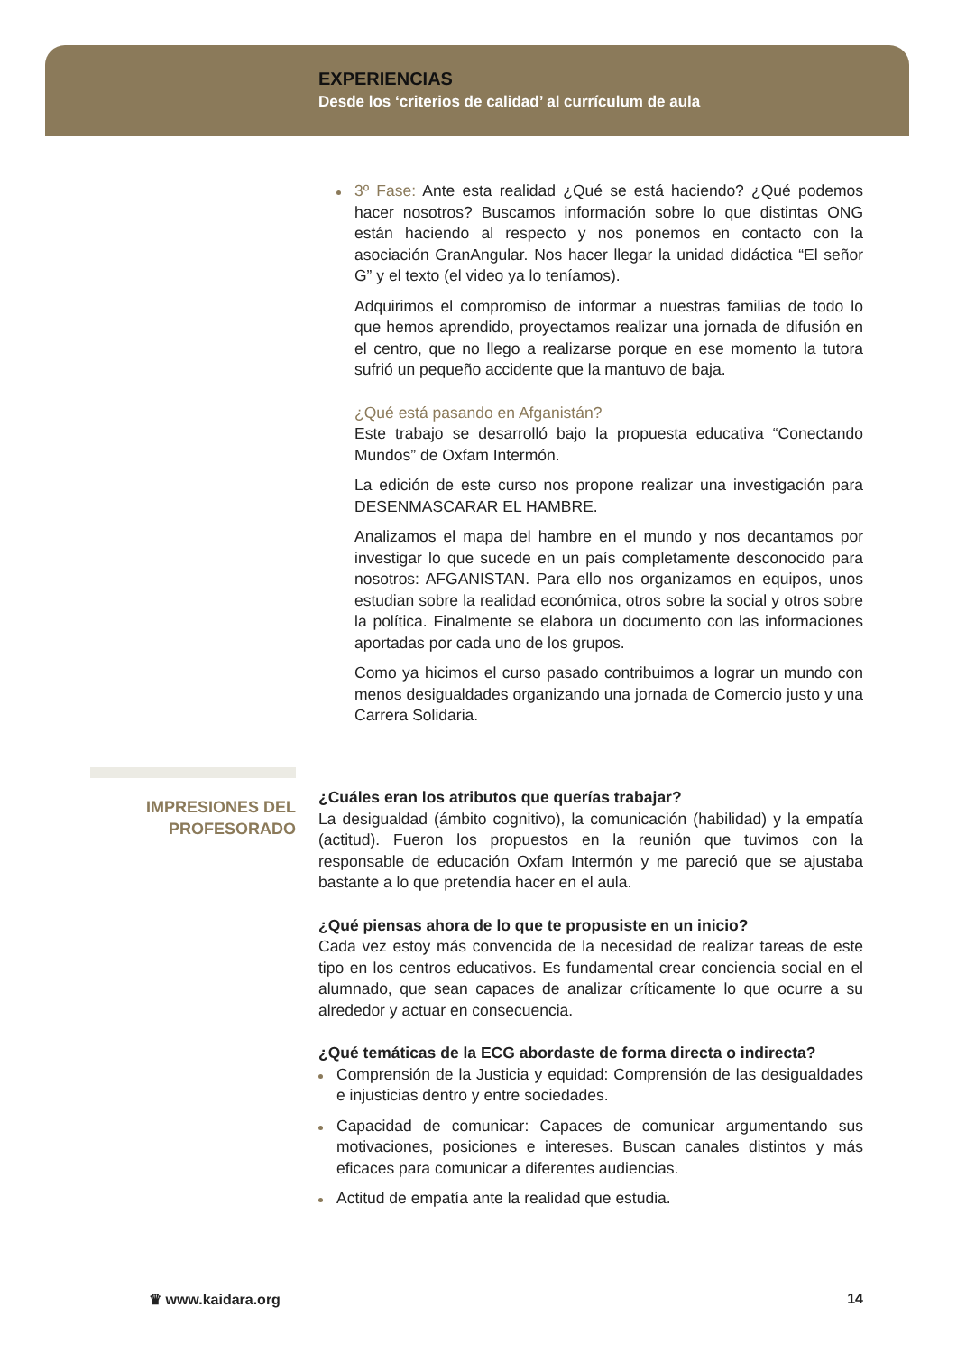EXPERIENCIAS
Desde los ‘criterios de calidad’ al currículum de aula
3º Fase: Ante esta realidad ¿Qué se está haciendo? ¿Qué podemos hacer nosotros? Buscamos información sobre lo que distintas ONG están haciendo al respecto y nos ponemos en contacto con la asociación GranAngular. Nos hacer llegar la unidad didáctica “El señor G” y el texto (el video ya lo teníamos).
Adquirimos el compromiso de informar a nuestras familias de todo lo que hemos aprendido, proyectamos realizar una jornada de difusión en el centro, que no llego a realizarse porque en ese momento la tutora sufrió un pequeño accidente que la mantuvo de baja.
¿Qué está pasando en Afganistán?
Este trabajo se desarrolló bajo la propuesta educativa “Conectando Mundos” de Oxfam Intermón.
La edición de este curso nos propone realizar una investigación para DESENMASCARAR EL HAMBRE.
Analizamos el mapa del hambre en el mundo y nos decantamos por investigar lo que sucede en un país completamente desconocido para nosotros: AFGANISTAN. Para ello nos organizamos en equipos, unos estudian sobre la realidad económica, otros sobre la social y otros sobre la política. Finalmente se elabora un documento con las informaciones aportadas por cada uno de los grupos.
Como ya hicimos el curso pasado contribuimos a lograr un mundo con menos desigualdades organizando una jornada de Comercio justo y una Carrera Solidaria.
IMPRESIONES DEL
PROFESORADO
¿Cuáles eran los atributos que querías trabajar?
La desigualdad (ámbito cognitivo), la comunicación (habilidad) y la empatía (actitud). Fueron los propuestos en la reunión que tuvimos con la responsable de educación Oxfam Intermón y me pareció que se ajustaba bastante a lo que pretendía hacer en el aula.
¿Qué piensas ahora de lo que te propusiste en un inicio?
Cada vez estoy más convencida de la necesidad de realizar tareas de este tipo en los centros educativos. Es fundamental crear conciencia social en el alumnado, que sean capaces de analizar críticamente lo que ocurre a su alrededor y actuar en consecuencia.
¿Qué temáticas de la ECG abordaste de forma directa o indirecta?
Comprensión de la Justicia y equidad: Comprensión de las desigualdades e injusticias dentro y entre sociedades.
Capacidad de comunicar: Capaces de comunicar argumentando sus motivaciones, posiciones e intereses. Buscan canales distintos y más eficaces para comunicar a diferentes audiencias.
Actitud de empatía ante la realidad que estudia.
♛ www.kaidara.org 14